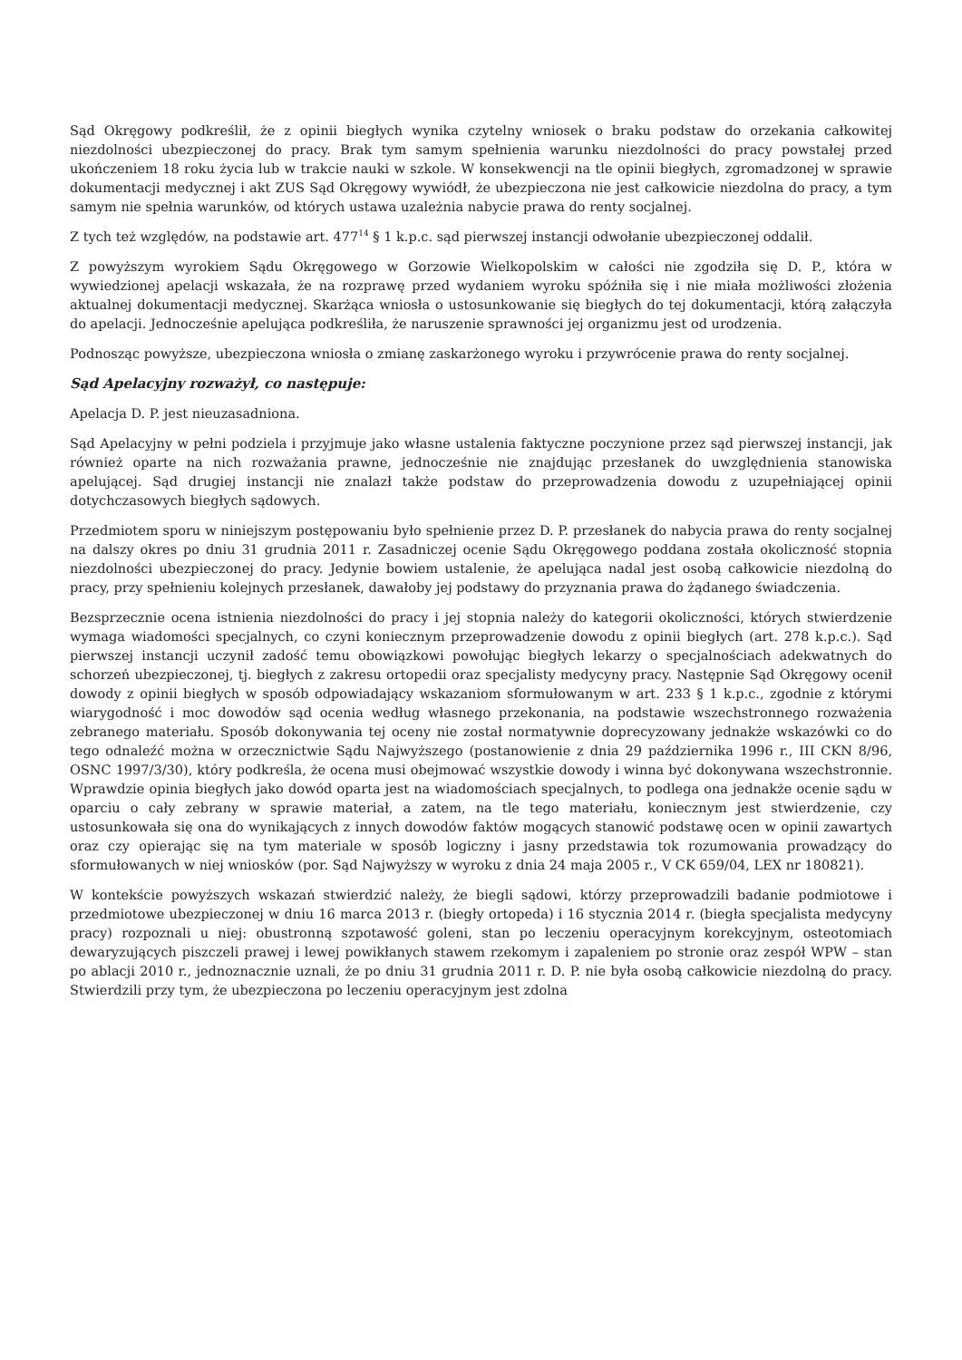Sąd Okręgowy podkreślił, że z opinii biegłych wynika czytelny wniosek o braku podstaw do orzekania całkowitej niezdolności ubezpieczonej do pracy. Brak tym samym spełnienia warunku niezdolności do pracy powstałej przed ukończeniem 18 roku życia lub w trakcie nauki w szkole. W konsekwencji na tle opinii biegłych, zgromadzonej w sprawie dokumentacji medycznej i akt ZUS Sąd Okręgowy wywiódł, że ubezpieczona nie jest całkowicie niezdolna do pracy, a tym samym nie spełnia warunków, od których ustawa uzależnia nabycie prawa do renty socjalnej.
Z tych też względów, na podstawie art. 477<sup>14</sup> § 1 k.p.c. sąd pierwszej instancji odwołanie ubezpieczonej oddalił.
Z powyższym wyrokiem Sądu Okręgowego w Gorzowie Wielkopolskim w całości nie zgodziła się D. P., która w wywiedzionej apelacji wskazała, że na rozprawę przed wydaniem wyroku spóźniła się i nie miała możliwości złożenia aktualnej dokumentacji medycznej. Skarżąca wniosła o ustosunkowanie się biegłych do tej dokumentacji, którą załączyła do apelacji. Jednocześnie apelująca podkreśliła, że naruszenie sprawności jej organizmu jest od urodzenia.
Podnosząc powyższe, ubezpieczona wniosła o zmianę zaskarżonego wyroku i przywrócenie prawa do renty socjalnej.
Sąd Apelacyjny rozważył, co następuje:
Apelacja D. P. jest nieuzasadniona.
Sąd Apelacyjny w pełni podziela i przyjmuje jako własne ustalenia faktyczne poczynione przez sąd pierwszej instancji, jak również oparte na nich rozważania prawne, jednocześnie nie znajdując przesłanek do uwzględnienia stanowiska apelującej. Sąd drugiej instancji nie znalazł także podstaw do przeprowadzenia dowodu z uzupełniającej opinii dotychczasowych biegłych sądowych.
Przedmiotem sporu w niniejszym postępowaniu było spełnienie przez D. P. przesłanek do nabycia prawa do renty socjalnej na dalszy okres po dniu 31 grudnia 2011 r. Zasadniczej ocenie Sądu Okręgowego poddana została okoliczność stopnia niezdolności ubezpieczonej do pracy. Jedynie bowiem ustalenie, że apelująca nadal jest osobą całkowicie niezdolną do pracy, przy spełnieniu kolejnych przesłanek, dawałoby jej podstawy do przyznania prawa do żądanego świadczenia.
Bezsprzecznie ocena istnienia niezdolności do pracy i jej stopnia należy do kategorii okoliczności, których stwierdzenie wymaga wiadomości specjalnych, co czyni koniecznym przeprowadzenie dowodu z opinii biegłych (art. 278 k.p.c.). Sąd pierwszej instancji uczynił zadość temu obowiązkowi powołując biegłych lekarzy o specjalnościach adekwatnych do schorzeń ubezpieczonej, tj. biegłych z zakresu ortopedii oraz specjalisty medycyny pracy. Następnie Sąd Okręgowy ocenił dowody z opinii biegłych w sposób odpowiadający wskazaniom sformułowanym w art. 233 § 1 k.p.c., zgodnie z którymi wiarygodność i moc dowodów sąd ocenia według własnego przekonania, na podstawie wszechstronnego rozważenia zebranego materiału. Sposób dokonywania tej oceny nie został normatywnie doprecyzowany jednakże wskazówki co do tego odnaleźć można w orzecznictwie Sądu Najwyższego (postanowienie z dnia 29 października 1996 r., III CKN 8/96, OSNC 1997/3/30), który podkreśla, że ocena musi obejmować wszystkie dowody i winna być dokonywana wszechstronnie. Wprawdzie opinia biegłych jako dowód oparta jest na wiadomościach specjalnych, to podlega ona jednakże ocenie sądu w oparciu o cały zebrany w sprawie materiał, a zatem, na tle tego materiału, koniecznym jest stwierdzenie, czy ustosunkowała się ona do wynikających z innych dowodów faktów mogących stanowić podstawę ocen w opinii zawartych oraz czy opierając się na tym materiale w sposób logiczny i jasny przedstawia tok rozumowania prowadzący do sformułowanych w niej wniosków (por. Sąd Najwyższy w wyroku z dnia 24 maja 2005 r., V CK 659/04, LEX nr 180821).
W kontekście powyższych wskazań stwierdzić należy, że biegli sądowi, którzy przeprowadzili badanie podmiotowe i przedmiotowe ubezpieczonej w dniu 16 marca 2013 r. (biegły ortopeda) i 16 stycznia 2014 r. (biegła specjalista medycyny pracy) rozpoznali u niej: obustronną szpotawość goleni, stan po leczeniu operacyjnym korekcyjnym, osteotomiach dewaryzujących piszczeli prawej i lewej powikłanych stawem rzekomym i zapaleniem po stronie oraz zespół WPW – stan po ablacji 2010 r., jednoznacznie uznali, że po dniu 31 grudnia 2011 r. D. P. nie była osobą całkowicie niezdolną do pracy. Stwierdzili przy tym, że ubezpieczona po leczeniu operacyjnym jest zdolna